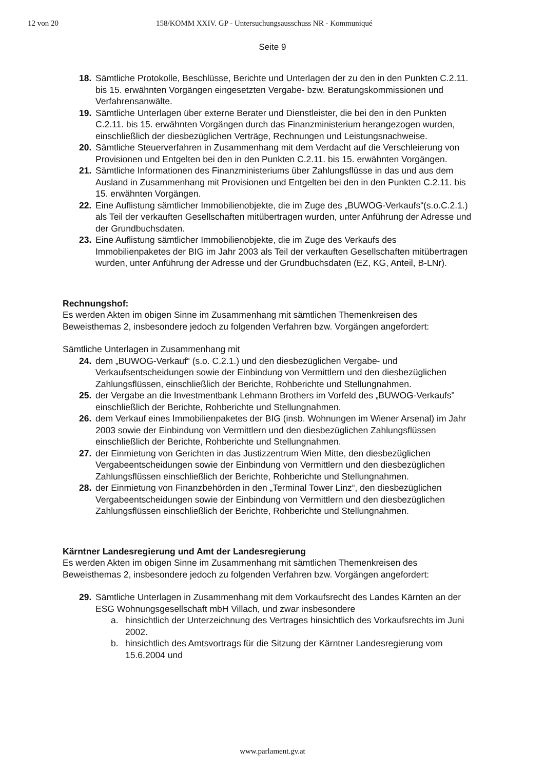12 von 20 158/KOMM XXIV. GP - Untersuchungsausschuss NR - Kommuniqué
Seite 9
18. Sämtliche Protokolle, Beschlüsse, Berichte und Unterlagen der zu den in den Punkten C.2.11. bis 15. erwähnten Vorgängen eingesetzten Vergabe- bzw. Beratungskommissionen und Verfahrensanwälte.
19. Sämtliche Unterlagen über externe Berater und Dienstleister, die bei den in den Punkten C.2.11. bis 15. erwähnten Vorgängen durch das Finanzministerium herangezogen wurden, einschließlich der diesbezüglichen Verträge, Rechnungen und Leistungsnachweise.
20. Sämtliche Steuerverfahren in Zusammenhang mit dem Verdacht auf die Verschleierung von Provisionen und Entgelten bei den in den Punkten C.2.11. bis 15. erwähnten Vorgängen.
21. Sämtliche Informationen des Finanzministeriums über Zahlungsflüsse in das und aus dem Ausland in Zusammenhang mit Provisionen und Entgelten bei den in den Punkten C.2.11. bis 15. erwähnten Vorgängen.
22. Eine Auflistung sämtlicher Immobilienobjekte, die im Zuge des „BUWOG-Verkaufs“(s.o.C.2.1.) als Teil der verkauften Gesellschaften mitübertragen wurden, unter Anführung der Adresse und der Grundbuchsdaten.
23. Eine Auflistung sämtlicher Immobilienobjekte, die im Zuge des Verkaufs des Immobilienpaketes der BIG im Jahr 2003 als Teil der verkauften Gesellschaften mitübertragen wurden, unter Anführung der Adresse und der Grundbuchsdaten (EZ, KG, Anteil, B-LNr).
Rechnungshof:
Es werden Akten im obigen Sinne im Zusammenhang mit sämtlichen Themenkreisen des Beweisthemas 2, insbesondere jedoch zu folgenden Verfahren bzw. Vorgängen angefordert:
Sämtliche Unterlagen in Zusammenhang mit
24. dem „BUWOG-Verkauf“ (s.o. C.2.1.) und den diesbezüglichen Vergabe- und Verkaufsentscheidungen sowie der Einbindung von Vermittlern und den diesbezüglichen Zahlungsflüssen, einschließlich der Berichte, Rohberichte und Stellungnahmen.
25. der Vergabe an die Investmentbank Lehmann Brothers im Vorfeld des „BUWOG-Verkaufs" einschließlich der Berichte, Rohberichte und Stellungnahmen.
26. dem Verkauf eines Immobilienpaketes der BIG (insb. Wohnungen im Wiener Arsenal) im Jahr 2003 sowie der Einbindung von Vermittlern und den diesbezüglichen Zahlungsflüssen einschließlich der Berichte, Rohberichte und Stellungnahmen.
27. der Einmietung von Gerichten in das Justizzentrum Wien Mitte, den diesbezüglichen Vergabeentscheidungen sowie der Einbindung von Vermittlern und den diesbezüglichen Zahlungsflüssen einschließlich der Berichte, Rohberichte und Stellungnahmen.
28. der Einmietung von Finanzbehörden in den „Terminal Tower Linz“, den diesbezüglichen Vergabeentscheidungen sowie der Einbindung von Vermittlern und den diesbezüglichen Zahlungsflüssen einschließlich der Berichte, Rohberichte und Stellungnahmen.
Kärntner Landesregierung und Amt der Landesregierung
Es werden Akten im obigen Sinne im Zusammenhang mit sämtlichen Themenkreisen des Beweisthemas 2, insbesondere jedoch zu folgenden Verfahren bzw. Vorgängen angefordert:
29. Sämtliche Unterlagen in Zusammenhang mit dem Vorkaufsrecht des Landes Kärnten an der ESG Wohnungsgesellschaft mbH Villach, und zwar insbesondere
a. hinsichtlich der Unterzeichnung des Vertrages hinsichtlich des Vorkaufsrechts im Juni 2002.
b. hinsichtlich des Amtsvortrags für die Sitzung der Kärntner Landesregierung vom 15.6.2004 und
www.parlament.gv.at